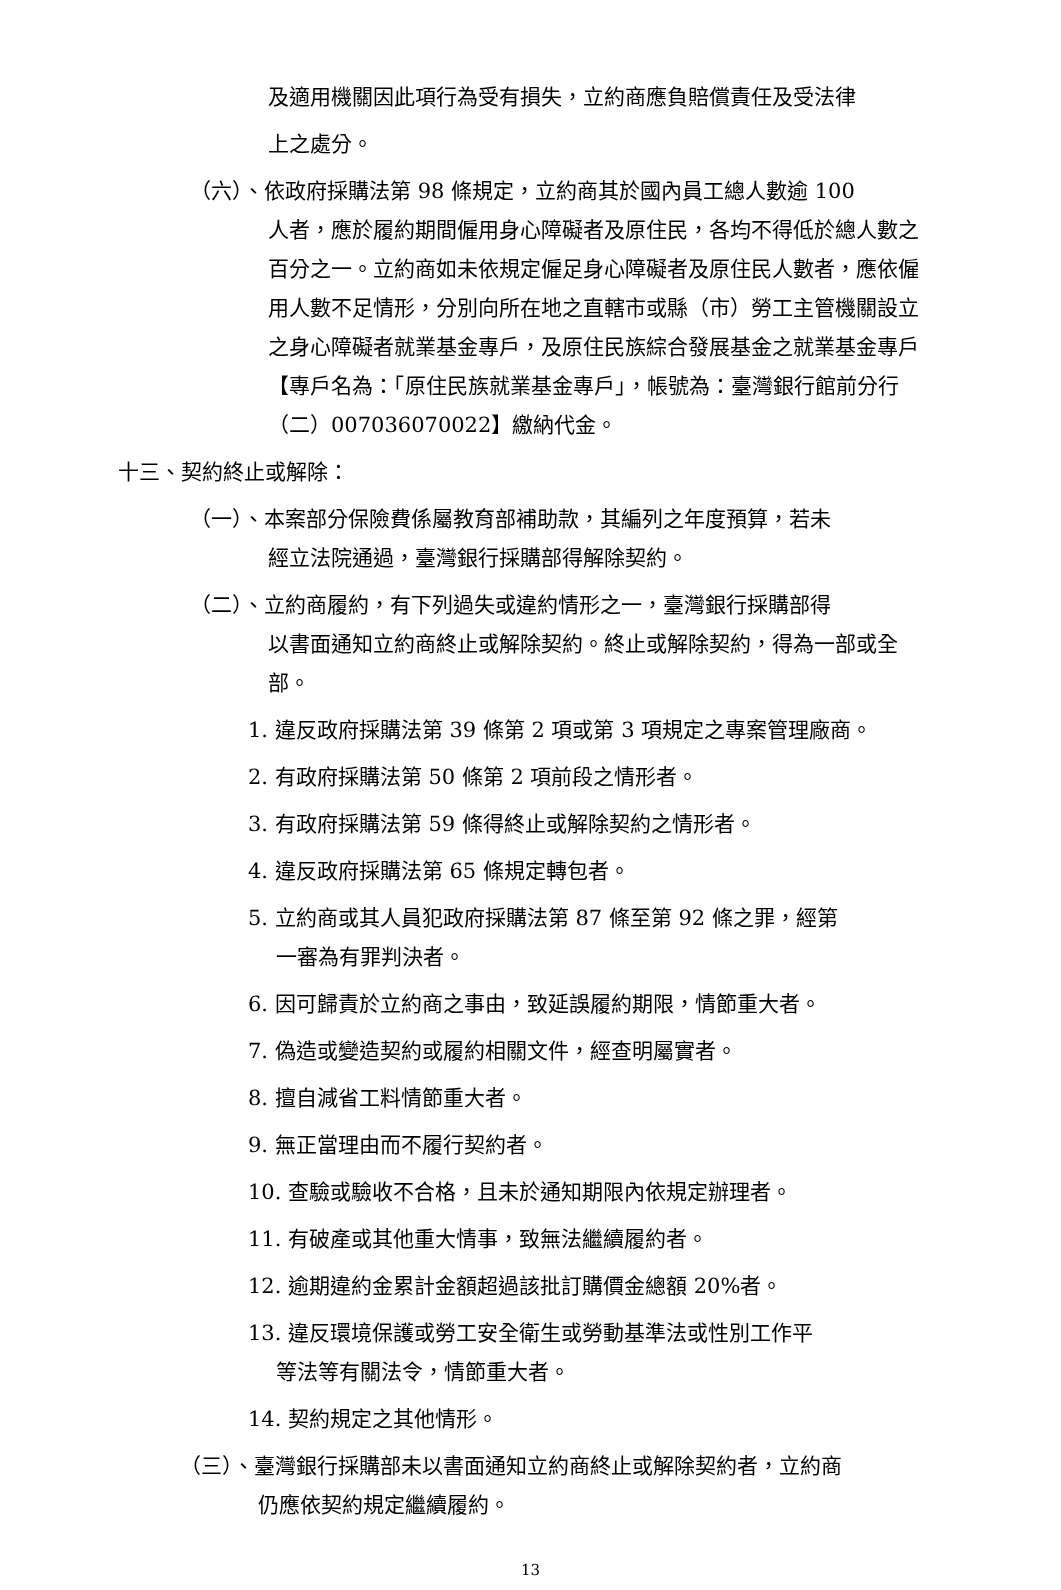及適用機關因此項行為受有損失，立約商應負賠償責任及受法律
上之處分。
（六）、依政府採購法第 98 條規定，立約商其於國內員工總人數逾 100
人者，應於履約期間僱用身心障礙者及原住民，各均不得低於總人數之百分之一。立約商如未依規定僱足身心障礙者及原住民人數者，應依僱用人數不足情形，分別向所在地之直轄市或縣（市）勞工主管機關設立之身心障礙者就業基金專戶，及原住民族綜合發展基金之就業基金專戶【專戶名為：「原住民族就業基金專戶」，帳號為：臺灣銀行館前分行（二）007036070022】繳納代金。
十三、契約終止或解除：
（一）、本案部分保險費係屬教育部補助款，其編列之年度預算，若未
經立法院通過，臺灣銀行採購部得解除契約。
（二）、立約商履約，有下列過失或違約情形之一，臺灣銀行採購部得
以書面通知立約商終止或解除契約。終止或解除契約，得為一部或全部。
1. 違反政府採購法第 39 條第 2 項或第 3 項規定之專案管理廠商。
2. 有政府採購法第 50 條第 2 項前段之情形者。
3. 有政府採購法第 59 條得終止或解除契約之情形者。
4. 違反政府採購法第 65 條規定轉包者。
5. 立約商或其人員犯政府採購法第 87 條至第 92 條之罪，經第
一審為有罪判決者。
6. 因可歸責於立約商之事由，致延誤履約期限，情節重大者。
7. 偽造或變造契約或履約相關文件，經查明屬實者。
8. 擅自減省工料情節重大者。
9. 無正當理由而不履行契約者。
10. 查驗或驗收不合格，且未於通知期限內依規定辦理者。
11. 有破產或其他重大情事，致無法繼續履約者。
12. 逾期違約金累計金額超過該批訂購價金總額 20%者。
13. 違反環境保護或勞工安全衛生或勞動基準法或性別工作平
等法等有關法令，情節重大者。
14. 契約規定之其他情形。
（三）、臺灣銀行採購部未以書面通知立約商終止或解除契約者，立約商
仍應依契約規定繼續履約。
13